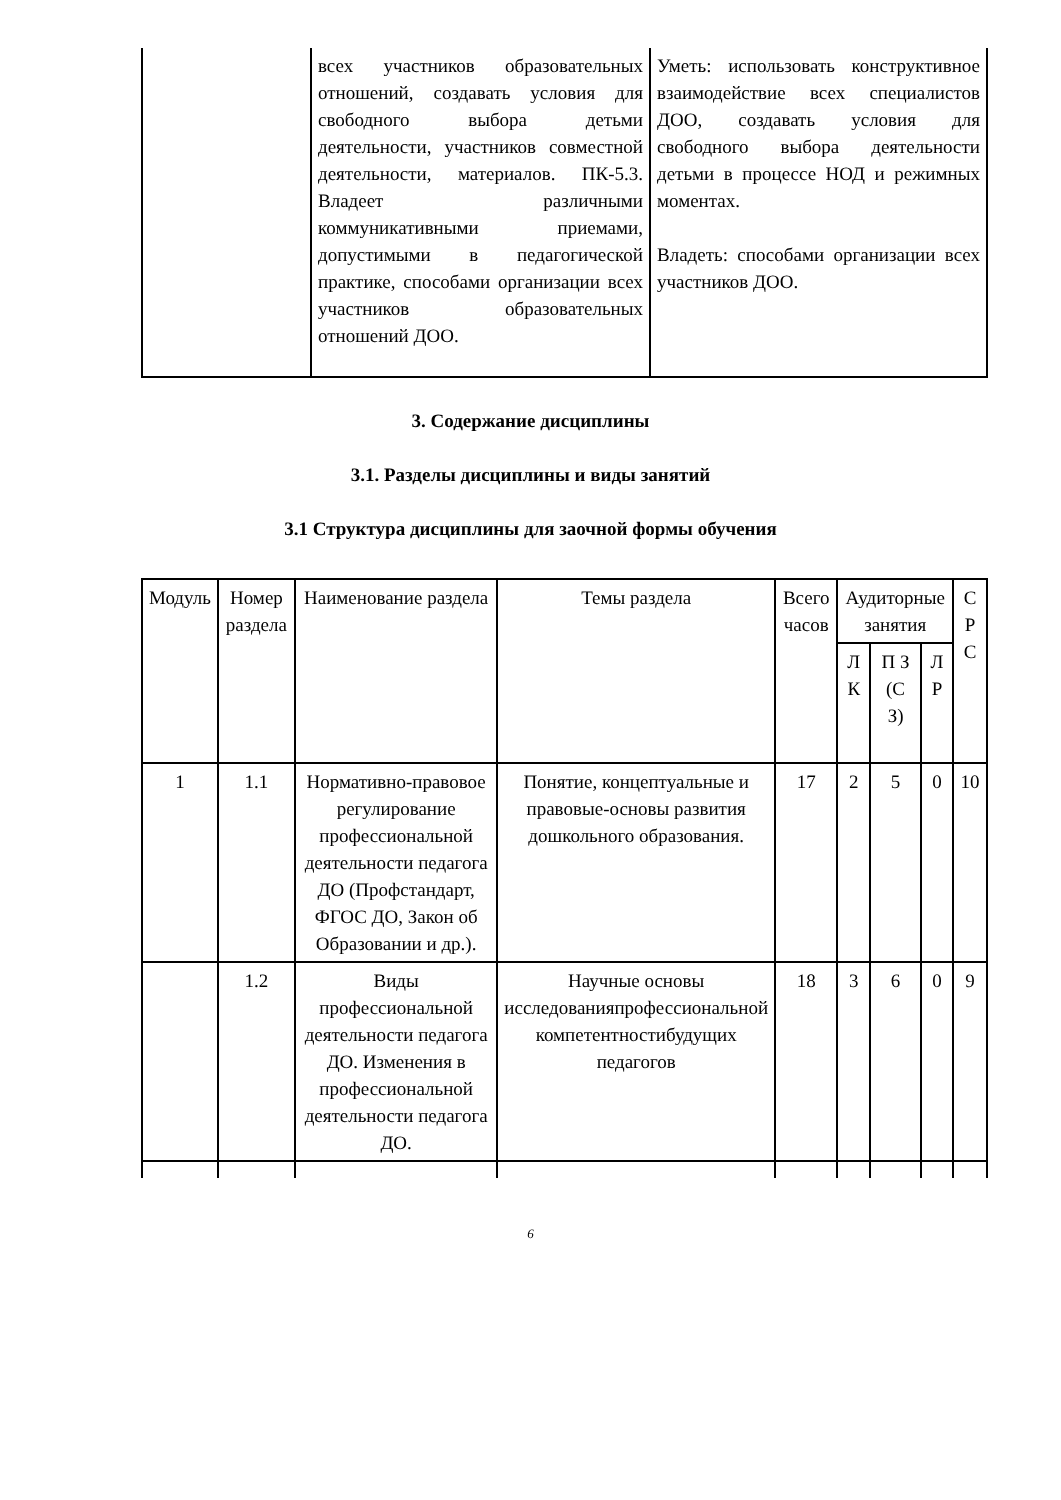| | всех участников образовательных отношений, создавать условия для свободного выбора детьми деятельности, участников совместной деятельности, материалов. ПК-5.3. Владеет различными коммуникативными приемами, допустимыми в педагогической практике, способами организации всех участников образовательных отношений ДОО. | Уметь: использовать конструктивное взаимодействие всех специалистов ДОО, создавать условия для свободного выбора деятельности детьми в процессе НОД и режимных моментах. Владеть: способами организации всех участников ДОО. |
3. Содержание дисциплины
3.1. Разделы дисциплины и виды занятий
3.1 Структура дисциплины для заочной формы обучения
| Модуль | Номер раздела | Наименование раздела | Темы раздела | Всего часов | Аудиторные занятия | | | С Р С |
| --- | --- | --- | --- | --- | --- | --- | --- | --- |
| | | | | | Л К | П З (С З) | Л Р | |
| 1 | 1.1 | Нормативно-правовое регулирование профессиональной деятельности педагога ДО (Профстандарт, ФГОС ДО, Закон об Образовании и др.). | Понятие, концептуальные и правовые-основы развития дошкольного образования. | 17 | 2 | 5 | 0 | 10 |
| | 1.2 | Виды профессиональной деятельности педагога ДО. Изменения в профессиональной деятельности педагога ДО. | Научные основы исследованияпрофессиональной компетентностибудущих педагогов | 18 | 3 | 6 | 0 | 9 |
6